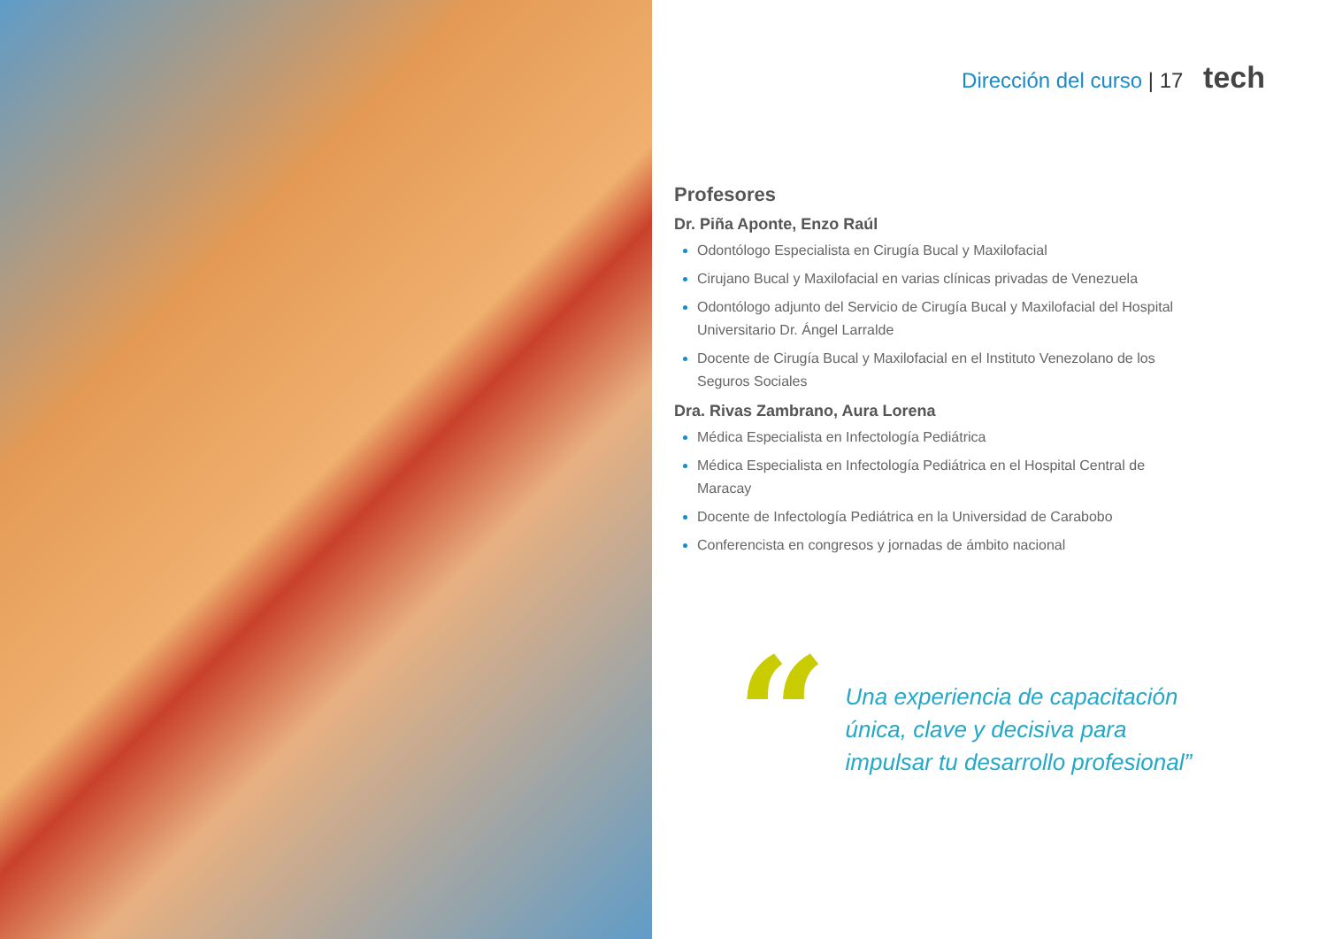Dirección del curso | 17 tech
Profesores
Dr. Piña Aponte, Enzo Raúl
Odontólogo Especialista en Cirugía Bucal y Maxilofacial
Cirujano Bucal y Maxilofacial en varias clínicas privadas de Venezuela
Odontólogo adjunto del Servicio de Cirugía Bucal y Maxilofacial del Hospital Universitario Dr. Ángel Larralde
Docente de Cirugía Bucal y Maxilofacial en el Instituto Venezolano de los Seguros Sociales
Dra. Rivas Zambrano, Aura Lorena
Médica Especialista en Infectología Pediátrica
Médica Especialista en Infectología Pediátrica en el Hospital Central de Maracay
Docente de Infectología Pediátrica en la Universidad de Carabobo
Conferencista en congresos y jornadas de ámbito nacional
“
Una experiencia de capacitación
única, clave y decisiva para
impulsar tu desarrollo profesional”